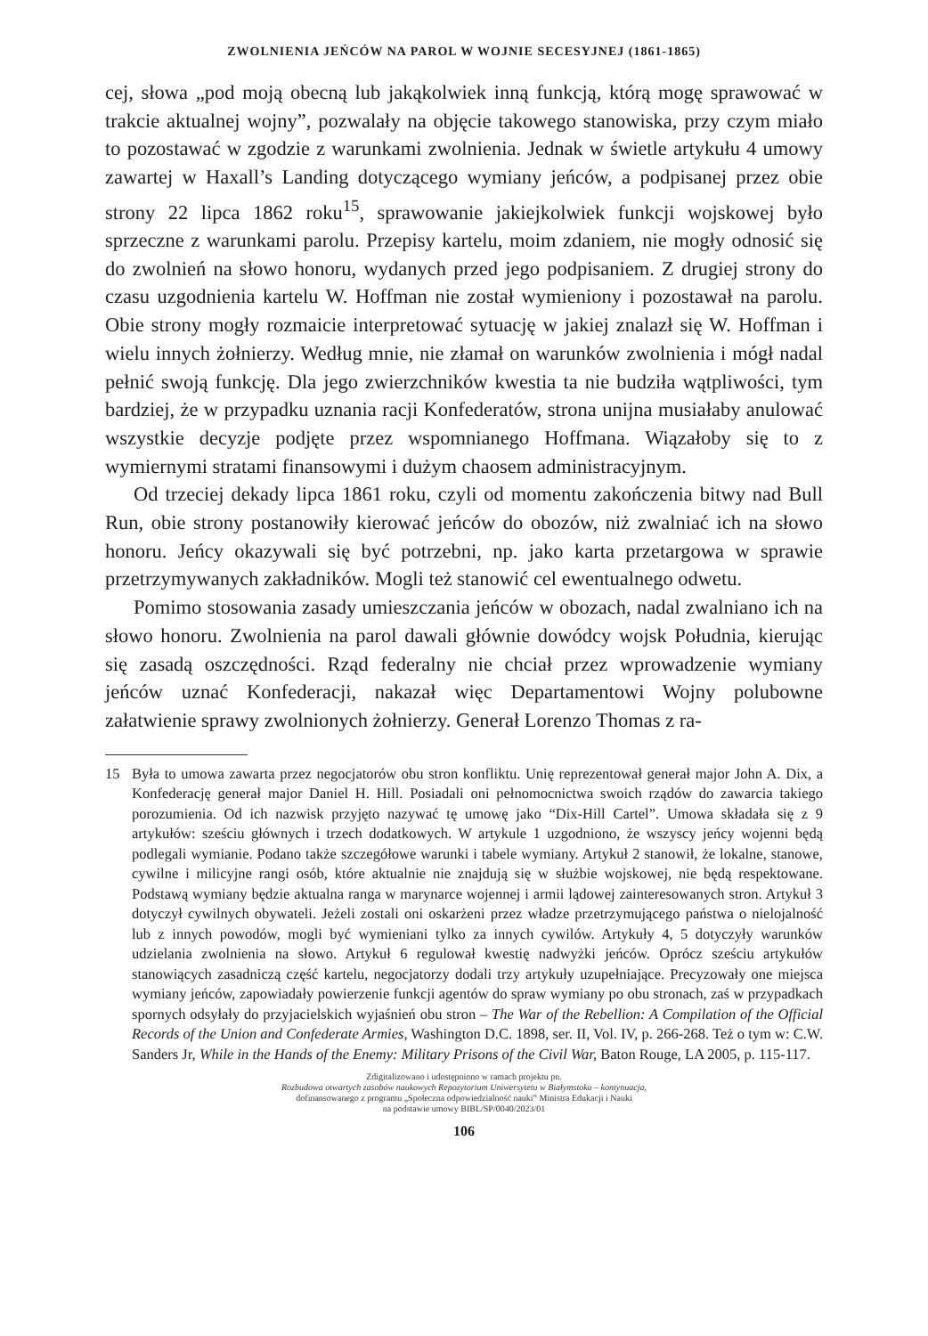ZWOLNIENIA JEŃCÓW NA PAROL W WOJNIE SECESYJNEJ (1861-1865)
cej, słowa „pod moją obecną lub jakąkolwiek inną funkcją, którą mogę sprawować w trakcie aktualnej wojny”, pozwalały na objęcie takowego stanowiska, przy czym miało to pozostawać w zgodzie z warunkami zwolnienia. Jednak w świetle artykułu 4 umowy zawartej w Haxall’s Landing dotyczącego wymiany jeńców, a podpisanej przez obie strony 22 lipca 1862 roku<sup>15</sup>, sprawowanie jakiejkolwiek funkcji wojskowej było sprzeczne z warunkami parolu. Przepisy kartelu, moim zdaniem, nie mogły odnosić się do zwolnień na słowo honoru, wydanych przed jego podpisaniem. Z drugiej strony do czasu uzgodnienia kartelu W. Hoffman nie został wymieniony i pozostawał na parolu. Obie strony mogły rozmaicie interpretować sytuację w jakiej znalazł się W. Hoffman i wielu innych żołnierzy. Według mnie, nie złamał on warunków zwolnienia i mógł nadal pełnić swoją funkcję. Dla jego zwierzchników kwestia ta nie budziła wątpliwości, tym bardziej, że w przypadku uznania racji Konfederatów, strona unijna musiałaby anulować wszystkie decyzje podjęte przez wspomnianego Hoffmana. Wiązałoby się to z wymiernymi stratami finansowymi i dużym chaosem administracyjnym.
Od trzeciej dekady lipca 1861 roku, czyli od momentu zakończenia bitwy nad Bull Run, obie strony postanowiły kierować jeńców do obozów, niż zwalniać ich na słowo honoru. Jeńcy okazywali się być potrzebni, np. jako karta przetargowa w sprawie przetrzymywanych zakładników. Mogli też stanowić cel ewentualnego odwetu.
Pomimo stosowania zasady umieszczania jeńców w obozach, nadal zwalniano ich na słowo honoru. Zwolnienia na parol dawali głównie dowódcy wojsk Południa, kierując się zasadą oszczędności. Rząd federalny nie chciał przez wprowadzenie wymiany jeńców uznać Konfederacji, nakazał więc Departamentowi Wojny polubowne załatwienie sprawy zwolnionych żołnierzy. Generał Lorenzo Thomas z ra-
15 Była to umowa zawarta przez negocjatorów obu stron konfliktu. Unię reprezentował generał major John A. Dix, a Konfederację generał major Daniel H. Hill. Posiadali oni pełnomocnictwa swoich rządów do zawarcia takiego porozumienia. Od ich nazwisk przyjęto nazywać tę umowę jako “Dix-Hill Cartel”. Umowa składała się z 9 artykułów: sześciu głównych i trzech dodatkowych. W artykule 1 uzgodniono, że wszyscy jeńcy wojenni będą podlegali wymianie. Podano także szczegółowe warunki i tabele wymiany. Artykuł 2 stanowił, że lokalne, stanowe, cywilne i milicyjne rangi osób, które aktualnie nie znajdują się w służbie wojskowej, nie będą respektowane. Podstawą wymiany będzie aktualna ranga w marynarce wojennej i armii lądowej zainteresowanych stron. Artykuł 3 dotyczył cywilnych obywateli. Jeżeli zostali oni oskarżeni przez władze przetrzymującego państwa o nielojalność lub z innych powodów, mogli być wymieniani tylko za innych cywilów. Artykuły 4, 5 dotyczyły warunków udzielania zwolnienia na słowo. Artykuł 6 regulował kwestię nadwyżki jeńców. Oprócz sześciu artykułów stanowiących zasadniczą część kartelu, negocjatorzy dodali trzy artykuły uzupełniające. Precyzowały one miejsca wymiany jeńców, zapowiadały powierzenie funkcji agentów do spraw wymiany po obu stronach, zaś w przypadkach spornych odsyłały do przyjacielskich wyjaśnień obu stron – The War of the Rebellion: A Compilation of the Official Records of the Union and Confederate Armies, Washington D.C. 1898, ser. II, Vol. IV, p. 266-268. Też o tym w: C.W. Sanders Jr, While in the Hands of the Enemy: Military Prisons of the Civil War, Baton Rouge, LA 2005, p. 115-117.
Zdigitalizowano i udostępniono w ramach projektu pn.
Rozbudowa otwartych zasobów naukowych Repozytorium Uniwersytetu w Białymstoku – kontynuacja,
dofinansowanego z programu „Społeczna odpowiedzialność nauki” Ministra Edukacji i Nauki
na podstawie umowy BIBL/SP/0040/2023/01
106